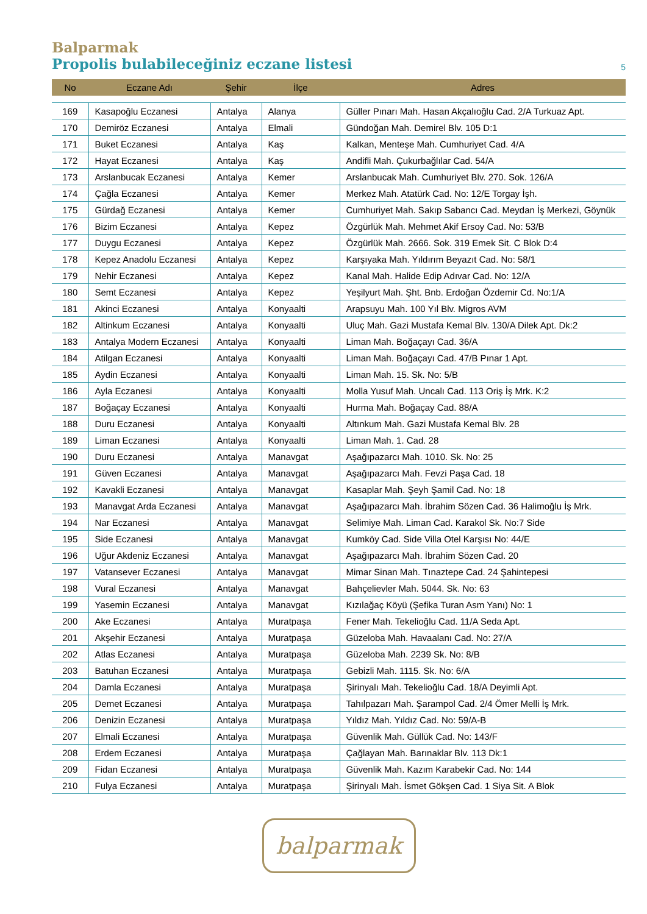Balparmak
Propolis bulabileceğiniz eczane listesi 5
| No | Eczane Adı | Şehir | İlçe | Adres |
| --- | --- | --- | --- | --- |
| 169 | Kasapoğlu Eczanesi | Antalya | Alanya | Güller Pınarı Mah. Hasan Akçalıoğlu Cad. 2/A Turkuaz Apt. |
| 170 | Demiröz Eczanesi | Antalya | Elmali | Gündoğan Mah. Demirel Blv. 105 D:1 |
| 171 | Buket Eczanesi | Antalya | Kaş | Kalkan, Menteşe Mah. Cumhuriyet Cad. 4/A |
| 172 | Hayat Eczanesi | Antalya | Kaş | Andifli Mah. Çukurbağlılar Cad. 54/A |
| 173 | Arslanbucak Eczanesi | Antalya | Kemer | Arslanbucak Mah. Cumhuriyet Blv. 270. Sok. 126/A |
| 174 | Çağla Eczanesi | Antalya | Kemer | Merkez Mah. Atatürk Cad. No: 12/E Torgay İşh. |
| 175 | Gürdağ Eczanesi | Antalya | Kemer | Cumhuriyet Mah. Sakıp Sabancı Cad. Meydan İş Merkezi, Göynük |
| 176 | Bizim Eczanesi | Antalya | Kepez | Özgürlük Mah. Mehmet Akif Ersoy Cad. No: 53/B |
| 177 | Duygu Eczanesi | Antalya | Kepez | Özgürlük Mah. 2666. Sok. 319 Emek Sit. C Blok D:4 |
| 178 | Kepez Anadolu Eczanesi | Antalya | Kepez | Karşıyaka Mah. Yıldırım Beyazıt Cad. No: 58/1 |
| 179 | Nehir Eczanesi | Antalya | Kepez | Kanal Mah. Halide Edip Adıvar Cad. No: 12/A |
| 180 | Semt Eczanesi | Antalya | Kepez | Yeşilyurt Mah. Şht. Bnb. Erdoğan Özdemir Cd. No:1/A |
| 181 | Akinci Eczanesi | Antalya | Konyaalti | Arapsuyu Mah. 100 Yıl Blv. Migros AVM |
| 182 | Altinkum Eczanesi | Antalya | Konyaalti | Uluç Mah. Gazi Mustafa Kemal Blv. 130/A Dilek Apt. Dk:2 |
| 183 | Antalya Modern Eczanesi | Antalya | Konyaalti | Liman Mah. Boğaçayı Cad. 36/A |
| 184 | Atilgan Eczanesi | Antalya | Konyaalti | Liman Mah. Boğaçayı Cad. 47/B Pınar 1 Apt. |
| 185 | Aydin Eczanesi | Antalya | Konyaalti | Liman Mah. 15. Sk. No: 5/B |
| 186 | Ayla Eczanesi | Antalya | Konyaalti | Molla Yusuf Mah. Uncalı Cad. 113 Oriş İş Mrk. K:2 |
| 187 | Boğaçay Eczanesi | Antalya | Konyaalti | Hurma Mah. Boğaçay Cad. 88/A |
| 188 | Duru Eczanesi | Antalya | Konyaalti | Altınkum Mah. Gazi Mustafa Kemal Blv. 28 |
| 189 | Liman Eczanesi | Antalya | Konyaalti | Liman Mah. 1. Cad. 28 |
| 190 | Duru Eczanesi | Antalya | Manavgat | Aşağıpazarcı Mah. 1010. Sk. No: 25 |
| 191 | Güven Eczanesi | Antalya | Manavgat | Aşağıpazarcı Mah. Fevzi Paşa Cad. 18 |
| 192 | Kavakli Eczanesi | Antalya | Manavgat | Kasaplar Mah. Şeyh Şamil Cad. No: 18 |
| 193 | Manavgat Arda Eczanesi | Antalya | Manavgat | Aşağıpazarcı Mah. İbrahim Sözen Cad. 36 Halimoğlu İş Mrk. |
| 194 | Nar Eczanesi | Antalya | Manavgat | Selimiye Mah. Liman Cad. Karakol Sk. No:7 Side |
| 195 | Side Eczanesi | Antalya | Manavgat | Kumköy Cad. Side Villa Otel Karşısı No: 44/E |
| 196 | Uğur Akdeniz Eczanesi | Antalya | Manavgat | Aşağıpazarcı Mah. İbrahim Sözen Cad. 20 |
| 197 | Vatansever Eczanesi | Antalya | Manavgat | Mimar Sinan Mah. Tınaztepe Cad. 24 Şahintepesi |
| 198 | Vural Eczanesi | Antalya | Manavgat | Bahçelievler Mah. 5044. Sk. No: 63 |
| 199 | Yasemin Eczanesi | Antalya | Manavgat | Kızılağaç Köyü (Şefika Turan Asm Yanı) No: 1 |
| 200 | Ake Eczanesi | Antalya | Muratpaşa | Fener Mah. Tekelioğlu Cad. 11/A Seda Apt. |
| 201 | Akşehir Eczanesi | Antalya | Muratpaşa | Güzeloba Mah. Havaalanı Cad. No: 27/A |
| 202 | Atlas Eczanesi | Antalya | Muratpaşa | Güzeloba Mah. 2239 Sk. No: 8/B |
| 203 | Batuhan Eczanesi | Antalya | Muratpaşa | Gebizli Mah. 1115. Sk. No: 6/A |
| 204 | Damla Eczanesi | Antalya | Muratpaşa | Şirinyalı Mah. Tekelioğlu Cad. 18/A Deyimli Apt. |
| 205 | Demet Eczanesi | Antalya | Muratpaşa | Tahılpazarı Mah. Şarampol Cad. 2/4 Ömer Melli İş Mrk. |
| 206 | Denizin Eczanesi | Antalya | Muratpaşa | Yıldız Mah. Yıldız Cad. No: 59/A-B |
| 207 | Elmali Eczanesi | Antalya | Muratpaşa | Güvenlik Mah. Güllük Cad. No: 143/F |
| 208 | Erdem Eczanesi | Antalya | Muratpaşa | Çağlayan Mah. Barınaklar Blv. 113 Dk:1 |
| 209 | Fidan Eczanesi | Antalya | Muratpaşa | Güvenlik Mah. Kazım Karabekir Cad. No: 144 |
| 210 | Fulya Eczanesi | Antalya | Muratpaşa | Şirinyalı Mah. İsmet Gökşen Cad. 1 Siya Sit. A Blok |
balparmak